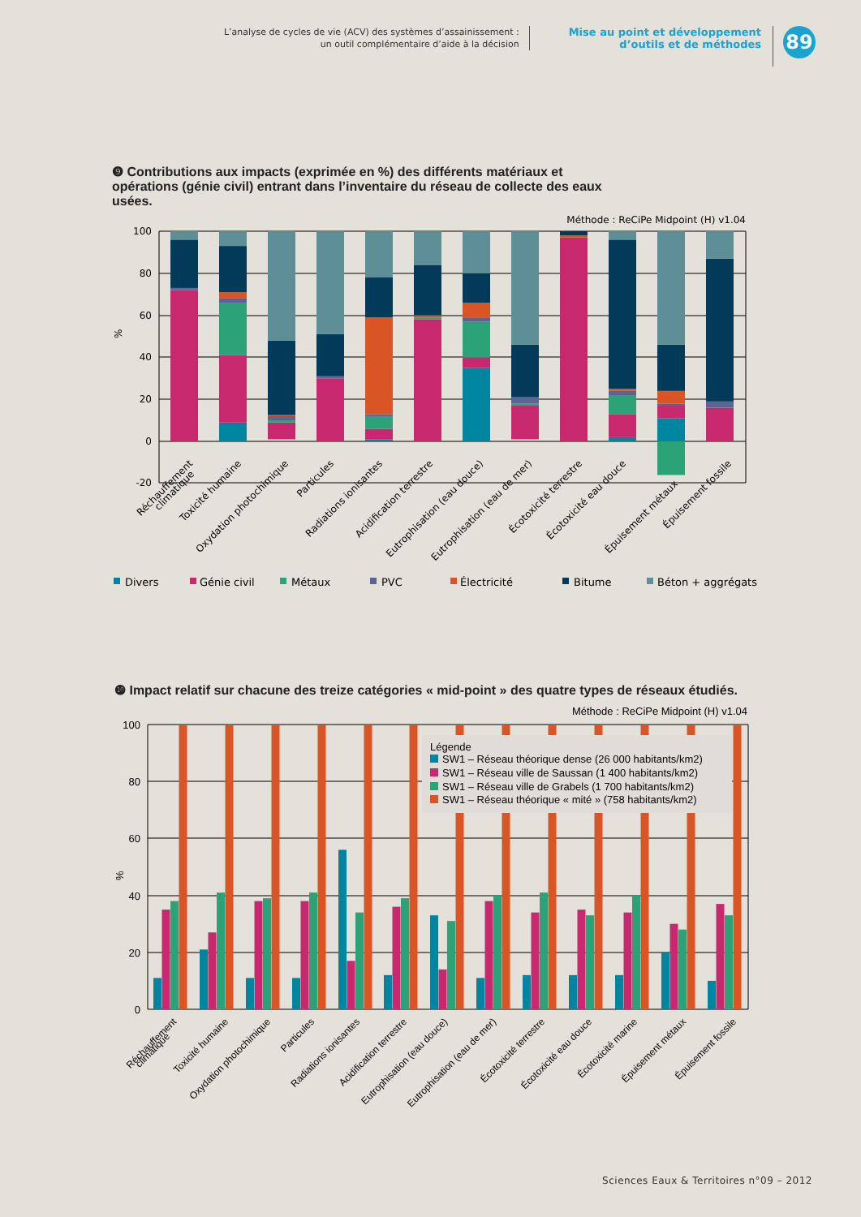L’analyse de cycles de vie (ACV) des systèmes d’assainissement :
un outil complémentaire d’aide à la décision
Mise au point et développement
d’outils et de méthodes
89
❾ Contributions aux impacts (exprimée en %) des différents matériaux et opérations (génie civil) entrant dans l’inventaire du réseau de collecte des eaux usées.
Méthode : ReCiPe Midpoint (H) v1.04
100
80
60
40
20
0
-20
%
Réchauffement
climatique
Toxicité humaine
Oxydation photochimique
Particules
Radiations ionisantes
Acidification terrestre
Eutrophisation (eau douce)
Eutrophisation (eau de mer)
Écotoxicité terrestre
Écotoxicité eau douce
Épuisement métaux
Épuisement fossile
Divers
Génie civil
Métaux
PVC
Électricité
Bitume
Béton + aggrégats
❿ Impact relatif sur chacune des treize catégories « mid-point » des quatre types de réseaux étudiés.
Méthode : ReCiPe Midpoint (H) v1.04
100
80
60
40
20
0
%
Légende
SW1 – Réseau théorique dense (26 000 habitants/km2)
SW1 – Réseau ville de Saussan (1 400 habitants/km2)
SW1 – Réseau ville de Grabels (1 700 habitants/km2)
SW1 – Réseau théorique « mité » (758 habitants/km2)
Réchauffement
climatique
Toxicité humaine
Oxydation photochimique
Particules
Radiations ionisantes
Acidification terrestre
Eutrophisation (eau douce)
Eutrophisation (eau de mer)
Écotoxicité terrestre
Écotoxicité eau douce
Écotoxicité marine
Épuisement métaux
Épuisement fossile
Sciences Eaux & Territoires n°09 – 2012